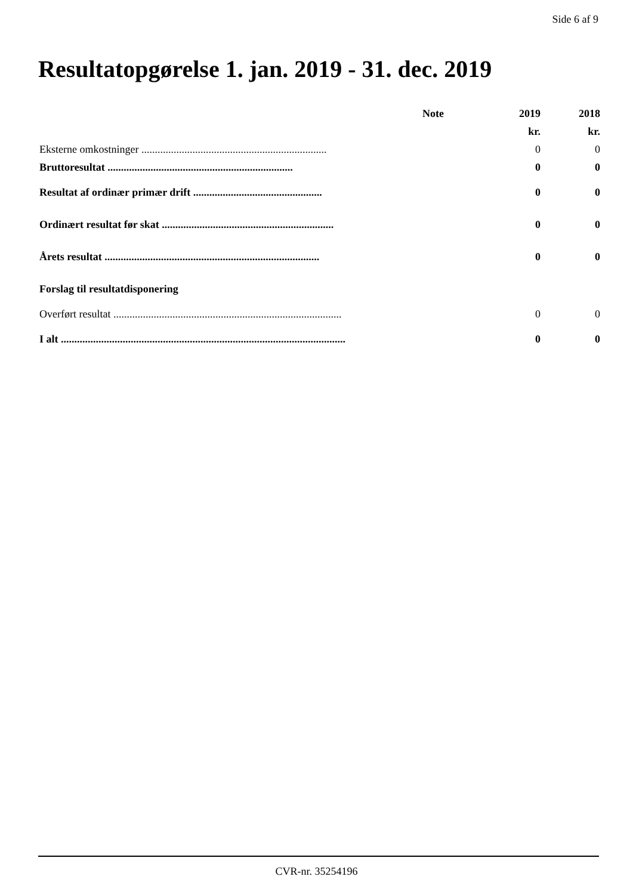Side 6 af 9
Resultatopgørelse 1. jan. 2019 - 31. dec. 2019
| | Note | 2019 | 2018 |
| --- | --- | --- | --- |
| | | kr. | kr. |
| Eksterne omkostninger ..................................................................... | | 0 | 0 |
| Bruttoresultat ..................................................................... | | 0 | 0 |
| Resultat af ordinær primær drift ................................................ | | 0 | 0 |
| Ordinært resultat før skat ................................................................ | | 0 | 0 |
| Årets resultat ................................................................................ | | 0 | 0 |
| Forslag til resultatdisponering | | | |
| Overført resultat ..................................................................................... | | 0 | 0 |
| I alt .......................................................................................................... | | 0 | 0 |
CVR-nr. 35254196